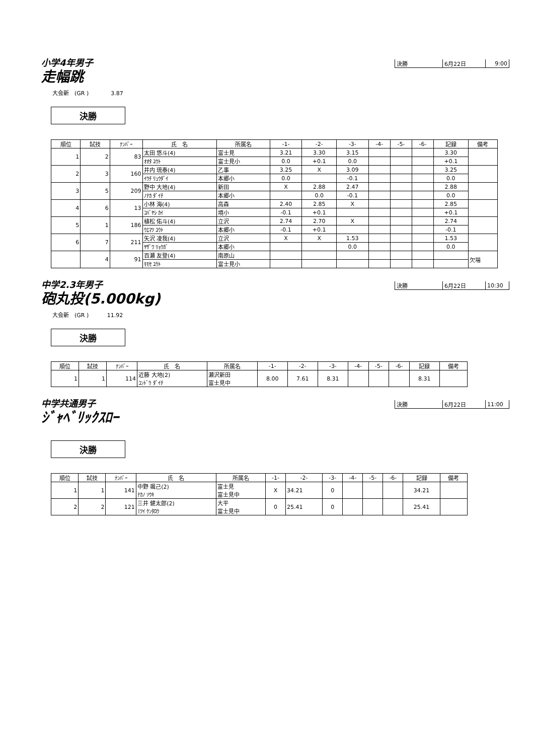小学4年男子
| 決勝 | 6月22日 | 9:00 |
走幅跳
大会新　(GR )　　　　3.87
決勝
| 順位 | 試技 | ﾅﾝﾊﾞｰ | 氏 名 | 所属名 | -1- | -2- | -3- | -4- | -5- | -6- | 記録 | 備考 |
| --- | --- | --- | --- | --- | --- | --- | --- | --- | --- | --- | --- | --- |
| 1 | 2 | 83 | 太田 悠斗(4) | 富士見 | 3.21 | 3.30 | 3.15 | | | | 3.30 | |
| | | | ｵｵﾀ ﾕｳﾄ | 富士見小 | 0.0 | +0.1 | 0.0 | | | | +0.1 | |
| 2 | 3 | 160 | 井内 琉泰(4) | 乙事 | 3.25 | X | 3.09 | | | | 3.25 | |
| | | | ｲｳﾁ ﾘｭｳﾀﾞｲ | 本郷小 | 0.0 | | -0.1 | | | | 0.0 | |
| 3 | 5 | 209 | 野中 大地(4) | 新田 | X | 2.88 | 2.47 | | | | 2.88 | |
| | | | ﾉﾅｶ ﾀﾞｲﾁ | 本郷小 | | 0.0 | -0.1 | | | | 0.0 | |
| 4 | 6 | 13 | 小林 海(4) | 高森 | 2.40 | 2.85 | X | | | | 2.85 | |
| | | | ｺﾊﾞﾔｼ ｶｲ | 境小 | -0.1 | +0.1 | | | | | +0.1 | |
| 5 | 1 | 186 | 植松 佑斗(4) | 立沢 | 2.74 | 2.70 | X | | | | 2.74 | |
| | | | ｳｴﾏﾂ ﾕｳﾄ | 本郷小 | -0.1 | +0.1 | | | | | -0.1 | |
| 6 | 7 | 211 | 矢沢 凌我(4) | 立沢 | X | X | 1.53 | | | | 1.53 | |
| | | | ﾔｻﾞﾜ ﾘｮｳｶﾞ | 本郷小 | | | 0.0 | | | | 0.0 | |
| | 4 | 91 | 百瀬 友登(4) | 南原山 | | | | | | | | 欠場 |
| | | | ﾓﾓｾ ﾕｳﾄ | 富士見小 | | | | | | | | |
中学2.3年男子
| 決勝 | 6月22日 | 10:30 |
砲丸投(5.000kg)
大会新　(GR )　　　 11.92
決勝
| 順位 | 試技 | ﾅﾝﾊﾞｰ | 氏 名 | 所属名 | -1- | -2- | -3- | -4- | -5- | -6- | 記録 | 備考 |
| --- | --- | --- | --- | --- | --- | --- | --- | --- | --- | --- | --- | --- |
| 1 | 1 | 114 | 近藤 大地(2) ｺﾝﾄﾞｳ ﾀﾞｲﾁ | 瀬沢新田 富士見中 | 8.00 | 7.61 | 8.31 | | | | 8.31 | |
中学共通男子
| 決勝 | 6月22日 | 11:00 |
ｼﾞｬﾍﾞﾘｯｸｽﾛｰ
決勝
| 順位 | 試技 | ﾅﾝﾊﾞｰ | 氏 名 | 所属名 | -1- | -2- | -3- | -4- | -5- | -6- | 記録 | 備考 |
| --- | --- | --- | --- | --- | --- | --- | --- | --- | --- | --- | --- | --- |
| 1 | 1 | 141 | 中野 颯己(2) ﾅｶﾉ ｿｳｷ | 富士見 富士見中 | X | 34.21 | 0 | | | | 34.21 | |
| 2 | 2 | 121 | 三井 健太郎(2) ﾐﾂｲ ｹﾝﾀﾛｳ | 大平 富士見中 | 0 | 25.41 | 0 | | | | 25.41 | |